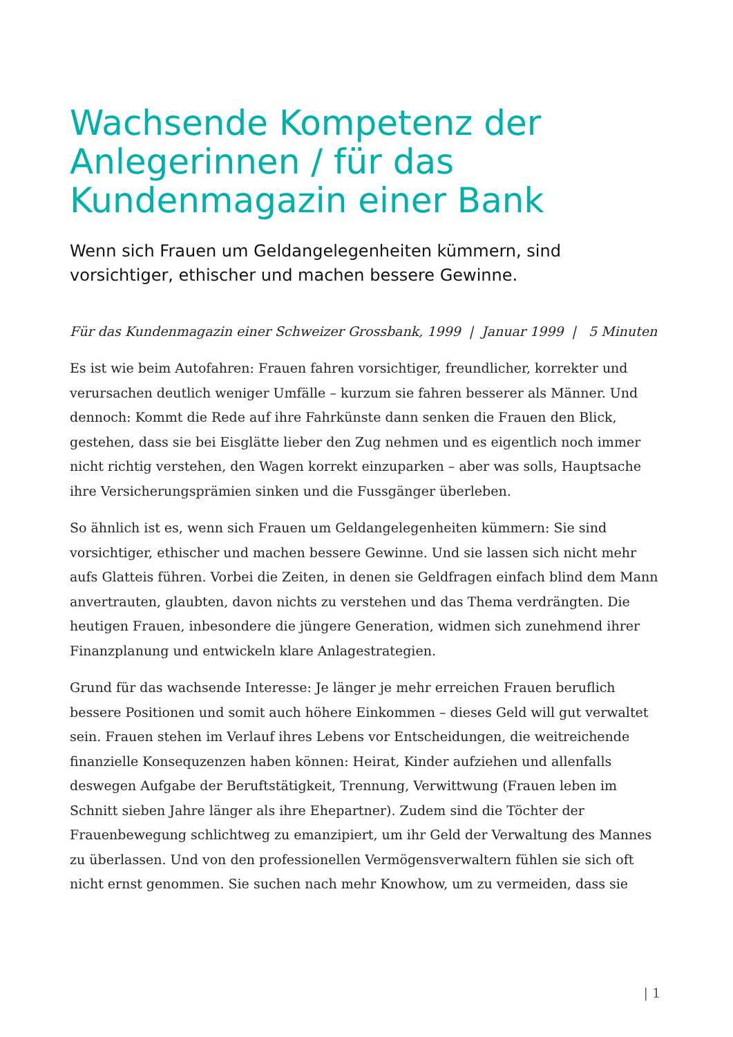Wachsende Kompetenz der Anlegerinnen / für das Kundenmagazin einer Bank
Wenn sich Frauen um Geldangelegenheiten kümmern, sind vorsichtiger, ethischer und machen bessere Gewinne.
Für das Kundenmagazin einer Schweizer Grossbank, 1999 | Januar 1999 | 5 Minuten
Es ist wie beim Autofahren: Frauen fahren vorsichtiger, freundlicher, korrekter und verursachen deutlich weniger Umfälle – kurzum sie fahren besserer als Männer. Und dennoch: Kommt die Rede auf ihre Fahrkünste dann senken die Frauen den Blick, gestehen, dass sie bei Eisglätte lieber den Zug nehmen und es eigentlich noch immer nicht richtig verstehen, den Wagen korrekt einzuparken – aber was solls, Hauptsache ihre Versicherungsprämien sinken und die Fussgänger überleben.
So ähnlich ist es, wenn sich Frauen um Geldangelegenheiten kümmern: Sie sind vorsichtiger, ethischer und machen bessere Gewinne. Und sie lassen sich nicht mehr aufs Glatteis führen. Vorbei die Zeiten, in denen sie Geldfragen einfach blind dem Mann anvertrauten, glaubten, davon nichts zu verstehen und das Thema verdrängten. Die heutigen Frauen, inbesondere die jüngere Generation, widmen sich zunehmend ihrer Finanzplanung und entwickeln klare Anlagestrategien.
Grund für das wachsende Interesse: Je länger je mehr erreichen Frauen beruflich bessere Positionen und somit auch höhere Einkommen – dieses Geld will gut verwaltet sein. Frauen stehen im Verlauf ihres Lebens vor Entscheidungen, die weitreichende finanzielle Konsequzenzen haben können: Heirat, Kinder aufziehen und allenfalls deswegen Aufgabe der Beruftstätigkeit, Trennung, Verwittwung (Frauen leben im Schnitt sieben Jahre länger als ihre Ehepartner). Zudem sind die Töchter der Frauenbewegung schlichtweg zu emanzipiert, um ihr Geld der Verwaltung des Mannes zu überlassen. Und von den professionellen Vermögensverwaltern fühlen sie sich oft nicht ernst genommen. Sie suchen nach mehr Knowhow, um zu vermeiden, dass sie
| 1